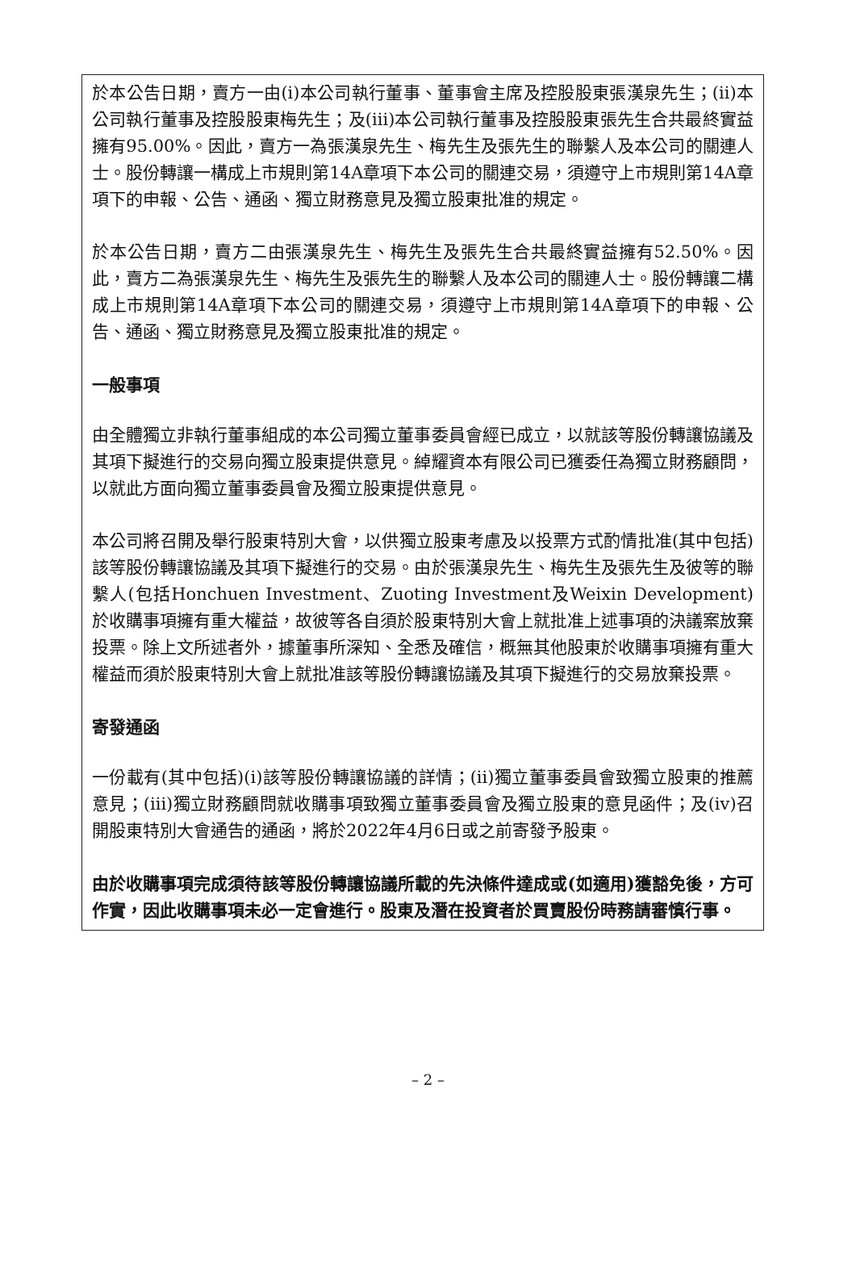於本公告日期，賣方一由(i)本公司執行董事、董事會主席及控股股東張漢泉先生；(ii)本公司執行董事及控股股東梅先生；及(iii)本公司執行董事及控股股東張先生合共最終實益擁有95.00%。因此，賣方一為張漢泉先生、梅先生及張先生的聯繫人及本公司的關連人士。股份轉讓一構成上市規則第14A章項下本公司的關連交易，須遵守上市規則第14A章項下的申報、公告、通函、獨立財務意見及獨立股東批准的規定。
於本公告日期，賣方二由張漢泉先生、梅先生及張先生合共最終實益擁有52.50%。因此，賣方二為張漢泉先生、梅先生及張先生的聯繫人及本公司的關連人士。股份轉讓二構成上市規則第14A章項下本公司的關連交易，須遵守上市規則第14A章項下的申報、公告、通函、獨立財務意見及獨立股東批准的規定。
一般事項
由全體獨立非執行董事組成的本公司獨立董事委員會經已成立，以就該等股份轉讓協議及其項下擬進行的交易向獨立股東提供意見。綽耀資本有限公司已獲委任為獨立財務顧問，以就此方面向獨立董事委員會及獨立股東提供意見。
本公司將召開及舉行股東特別大會，以供獨立股東考慮及以投票方式酌情批准(其中包括)該等股份轉讓協議及其項下擬進行的交易。由於張漢泉先生、梅先生及張先生及彼等的聯繫人(包括Honchuen Investment、Zuoting Investment及Weixin Development)於收購事項擁有重大權益，故彼等各自須於股東特別大會上就批准上述事項的決議案放棄投票。除上文所述者外，據董事所深知、全悉及確信，概無其他股東於收購事項擁有重大權益而須於股東特別大會上就批准該等股份轉讓協議及其項下擬進行的交易放棄投票。
寄發通函
一份載有(其中包括)(i)該等股份轉讓協議的詳情；(ii)獨立董事委員會致獨立股東的推薦意見；(iii)獨立財務顧問就收購事項致獨立董事委員會及獨立股東的意見函件；及(iv)召開股東特別大會通告的通函，將於2022年4月6日或之前寄發予股東。
由於收購事項完成須待該等股份轉讓協議所載的先決條件達成或(如適用)獲豁免後，方可作實，因此收購事項未必一定會進行。股東及潛在投資者於買賣股份時務請審慎行事。
– 2 –